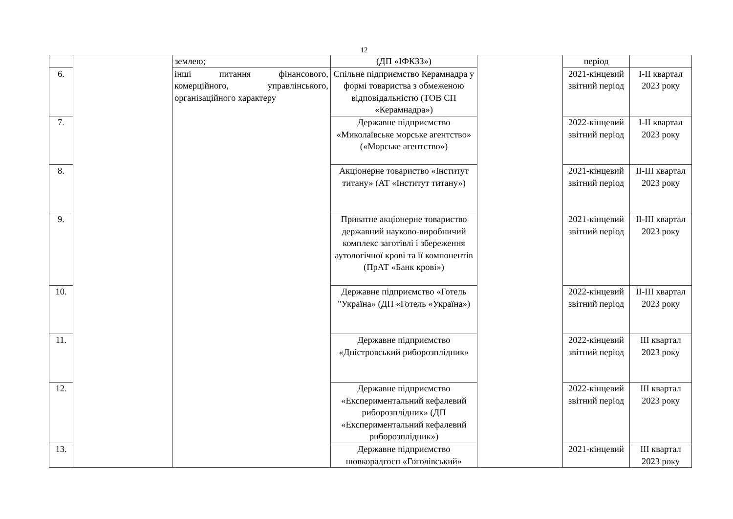12
| | | землею; | (ДП «ІФКЗЗ») | | період | |
| 6. | | інші питання фінансового, комерційного, управлінського, організаційного характеру | Спільне підприємство Керамнадра у формі товариства з обмеженою відповідальністю (ТОВ СП «Керамнадра») | | 2021-кінцевий звітний період | I-II квартал 2023 року |
| 7. | | | Державне підприємство «Миколаївське морське агентство» («Морське агентство») | | 2022-кінцевий звітний період | I-II квартал 2023 року |
| 8. | | | Акціонерне товариство «Інститут титану» (АТ «Інститут титану») | | 2021-кінцевий звітний період | II-III квартал 2023 року |
| 9. | | | Приватне акціонерне товариство державний науково-виробничий комплекс заготівлі і збереження аутологічної крові та її компонентів (ПрАТ «Банк крові») | | 2021-кінцевий звітний період | II-III квартал 2023 року |
| 10. | | | Державне підприємство «Готель "Україна» (ДП «Готель «Україна») | | 2022-кінцевий звітний період | II-III квартал 2023 року |
| 11. | | | Державне підприємство «Дністровський риборозплідник» | | 2022-кінцевий звітний період | III квартал 2023 року |
| 12. | | | Державне підприємство «Експериментальний кефалевий риборозплідник» (ДП «Експериментальний кефалевий риборозплідник») | | 2022-кінцевий звітний період | III квартал 2023 року |
| 13. | | | Державне підприємство шовкорадгосп «Гоголівський» | | 2021-кінцевий | III квартал 2023 року |